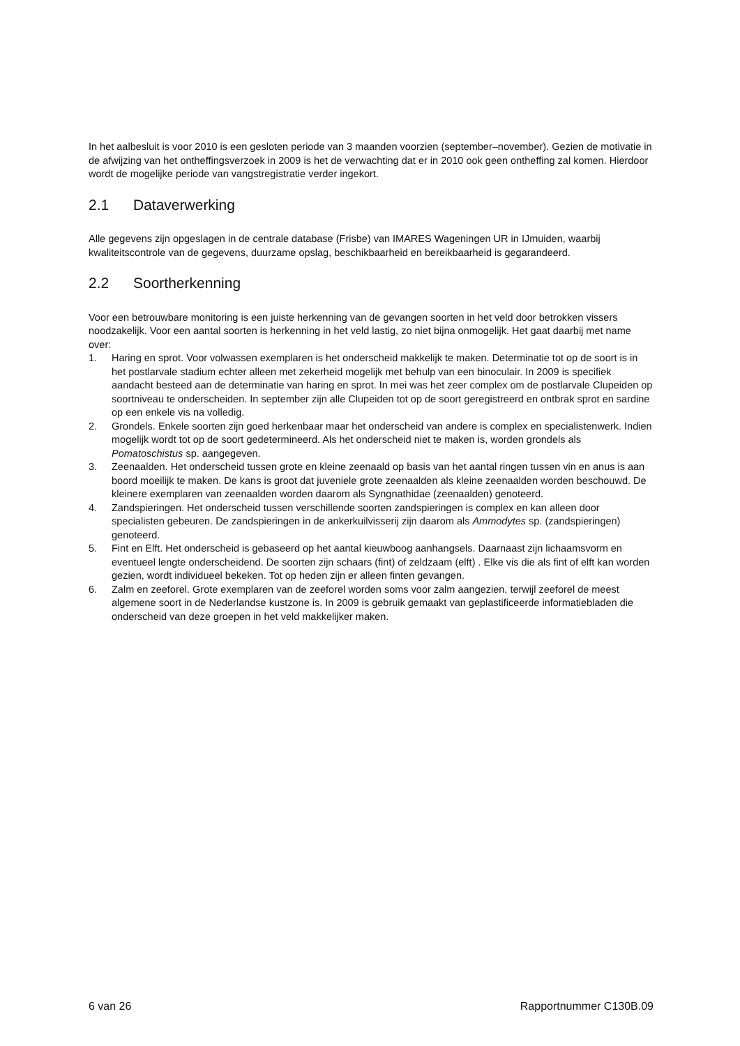In het aalbesluit is voor 2010 is een gesloten periode van 3 maanden voorzien (september–november). Gezien de motivatie in de afwijzing van het ontheffingsverzoek in 2009 is het de verwachting dat er in 2010 ook geen ontheffing zal komen. Hierdoor wordt de mogelijke periode van vangstregistratie verder ingekort.
2.1 Dataverwerking
Alle gegevens zijn opgeslagen in de centrale database (Frisbe) van IMARES Wageningen UR in IJmuiden, waarbij kwaliteitscontrole van de gegevens, duurzame opslag, beschikbaarheid en bereikbaarheid is gegarandeerd.
2.2 Soortherkenning
Voor een betrouwbare monitoring is een juiste herkenning van de gevangen soorten in het veld door betrokken vissers noodzakelijk. Voor een aantal soorten is herkenning in het veld lastig, zo niet bijna onmogelijk. Het gaat daarbij met name over:
1. Haring en sprot. Voor volwassen exemplaren is het onderscheid makkelijk te maken. Determinatie tot op de soort is in het postlarvale stadium echter alleen met zekerheid mogelijk met behulp van een binoculair. In 2009 is specifiek aandacht besteed aan de determinatie van haring en sprot. In mei was het zeer complex om de postlarvale Clupeiden op soortniveau te onderscheiden. In september zijn alle Clupeiden tot op de soort geregistreerd en ontbrak sprot en sardine op een enkele vis na volledig.
2. Grondels. Enkele soorten zijn goed herkenbaar maar het onderscheid van andere is complex en specialistenwerk. Indien mogelijk wordt tot op de soort gedetermineerd. Als het onderscheid niet te maken is, worden grondels als Pomatoschistus sp. aangegeven.
3. Zeenaalden. Het onderscheid tussen grote en kleine zeenaald op basis van het aantal ringen tussen vin en anus is aan boord moeilijk te maken. De kans is groot dat juveniele grote zeenaalden als kleine zeenaalden worden beschouwd. De kleinere exemplaren van zeenaalden worden daarom als Syngnathidae (zeenaalden) genoteerd.
4. Zandspieringen. Het onderscheid tussen verschillende soorten zandspieringen is complex en kan alleen door specialisten gebeuren. De zandspieringen in de ankerkuilvisserij zijn daarom als Ammodytes sp. (zandspieringen) genoteerd.
5. Fint en Elft. Het onderscheid is gebaseerd op het aantal kieuwboog aanhangsels. Daarnaast zijn lichaamsvorm en eventueel lengte onderscheidend. De soorten zijn schaars (fint) of zeldzaam (elft) . Elke vis die als fint of elft kan worden gezien, wordt individueel bekeken. Tot op heden zijn er alleen finten gevangen.
6. Zalm en zeeforel. Grote exemplaren van de zeeforel worden soms voor zalm aangezien, terwijl zeeforel de meest algemene soort in de Nederlandse kustzone is. In 2009 is gebruik gemaakt van geplastificeerde informatiebladen die onderscheid van deze groepen in het veld makkelijker maken.
6 van 26 Rapportnummer C130B.09